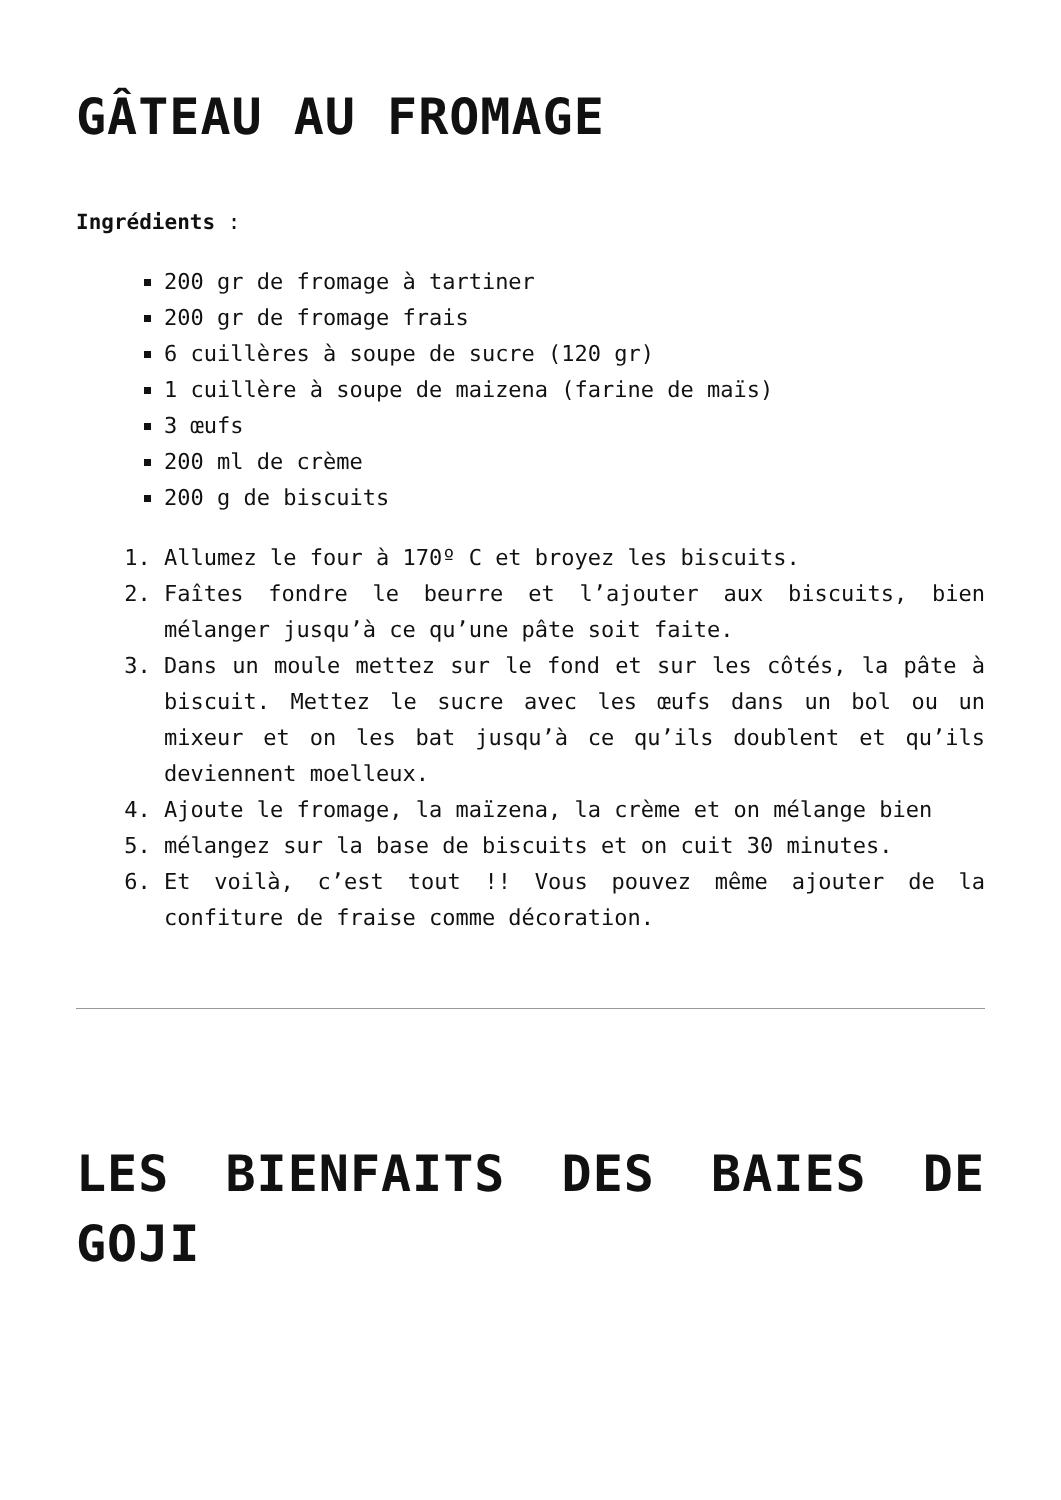GÂTEAU AU FROMAGE
Ingrédients :
200 gr de fromage à tartiner
200 gr de fromage frais
6 cuillères à soupe de sucre (120 gr)
1 cuillère à soupe de maizena (farine de maïs)
3 œufs
200 ml de crème
200 g de biscuits
1. Allumez le four à 170º C et broyez les biscuits.
2. Faîtes fondre le beurre et l’ajouter aux biscuits, bien mélanger jusqu’à ce qu’une pâte soit faite.
3. Dans un moule mettez sur le fond et sur les côtés, la pâte à biscuit. Mettez le sucre avec les œufs dans un bol ou un mixeur et on les bat jusqu’à ce qu’ils doublent et qu’ils deviennent moelleux.
4. Ajoute le fromage, la maïzena, la crème et on mélange bien
5. mélangez sur la base de biscuits et on cuit 30 minutes.
6. Et voilà, c’est tout !! Vous pouvez même ajouter de la confiture de fraise comme décoration.
LES BIENFAITS DES BAIES DE GOJI